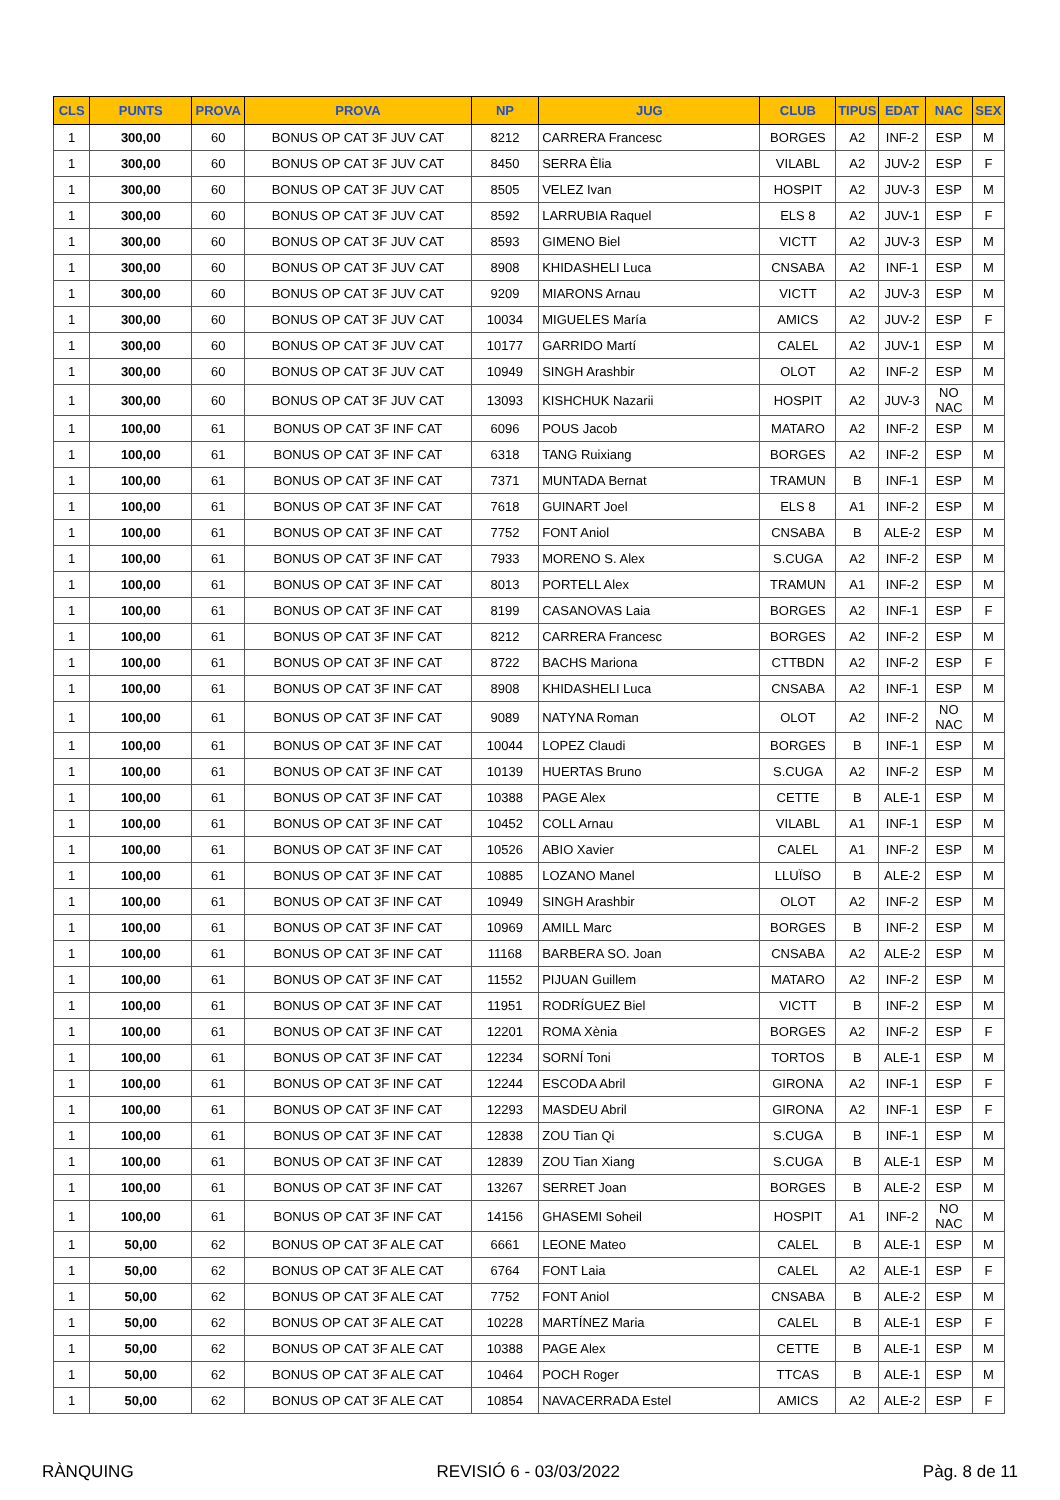| CLS | PUNTS | PROVA | PROVA | NP | JUG | CLUB | TIPUS | EDAT | NAC | SEX |
| --- | --- | --- | --- | --- | --- | --- | --- | --- | --- | --- |
| 1 | 300,00 | 60 | BONUS OP CAT 3F JUV CAT | 8212 | CARRERA Francesc | BORGES | A2 | INF-2 | ESP | M |
| 1 | 300,00 | 60 | BONUS OP CAT 3F JUV CAT | 8450 | SERRA Èlia | VILABL | A2 | JUV-2 | ESP | F |
| 1 | 300,00 | 60 | BONUS OP CAT 3F JUV CAT | 8505 | VELEZ Ivan | HOSPIT | A2 | JUV-3 | ESP | M |
| 1 | 300,00 | 60 | BONUS OP CAT 3F JUV CAT | 8592 | LARRUBIA Raquel | ELS 8 | A2 | JUV-1 | ESP | F |
| 1 | 300,00 | 60 | BONUS OP CAT 3F JUV CAT | 8593 | GIMENO Biel | VICTT | A2 | JUV-3 | ESP | M |
| 1 | 300,00 | 60 | BONUS OP CAT 3F JUV CAT | 8908 | KHIDASHELI Luca | CNSABA | A2 | INF-1 | ESP | M |
| 1 | 300,00 | 60 | BONUS OP CAT 3F JUV CAT | 9209 | MIARONS Arnau | VICTT | A2 | JUV-3 | ESP | M |
| 1 | 300,00 | 60 | BONUS OP CAT 3F JUV CAT | 10034 | MIGUELES María | AMICS | A2 | JUV-2 | ESP | F |
| 1 | 300,00 | 60 | BONUS OP CAT 3F JUV CAT | 10177 | GARRIDO Martí | CALEL | A2 | JUV-1 | ESP | M |
| 1 | 300,00 | 60 | BONUS OP CAT 3F JUV CAT | 10949 | SINGH Arashbir | OLOT | A2 | INF-2 | ESP | M |
| 1 | 300,00 | 60 | BONUS OP CAT 3F JUV CAT | 13093 | KISHCHUK Nazarii | HOSPIT | A2 | JUV-3 | NO NAC | M |
| 1 | 100,00 | 61 | BONUS OP CAT 3F INF CAT | 6096 | POUS Jacob | MATARO | A2 | INF-2 | ESP | M |
| 1 | 100,00 | 61 | BONUS OP CAT 3F INF CAT | 6318 | TANG Ruixiang | BORGES | A2 | INF-2 | ESP | M |
| 1 | 100,00 | 61 | BONUS OP CAT 3F INF CAT | 7371 | MUNTADA Bernat | TRAMUN | B | INF-1 | ESP | M |
| 1 | 100,00 | 61 | BONUS OP CAT 3F INF CAT | 7618 | GUINART Joel | ELS 8 | A1 | INF-2 | ESP | M |
| 1 | 100,00 | 61 | BONUS OP CAT 3F INF CAT | 7752 | FONT Aniol | CNSABA | B | ALE-2 | ESP | M |
| 1 | 100,00 | 61 | BONUS OP CAT 3F INF CAT | 7933 | MORENO S. Alex | S.CUGA | A2 | INF-2 | ESP | M |
| 1 | 100,00 | 61 | BONUS OP CAT 3F INF CAT | 8013 | PORTELL Alex | TRAMUN | A1 | INF-2 | ESP | M |
| 1 | 100,00 | 61 | BONUS OP CAT 3F INF CAT | 8199 | CASANOVAS Laia | BORGES | A2 | INF-1 | ESP | F |
| 1 | 100,00 | 61 | BONUS OP CAT 3F INF CAT | 8212 | CARRERA Francesc | BORGES | A2 | INF-2 | ESP | M |
| 1 | 100,00 | 61 | BONUS OP CAT 3F INF CAT | 8722 | BACHS Mariona | CTTBDN | A2 | INF-2 | ESP | F |
| 1 | 100,00 | 61 | BONUS OP CAT 3F INF CAT | 8908 | KHIDASHELI Luca | CNSABA | A2 | INF-1 | ESP | M |
| 1 | 100,00 | 61 | BONUS OP CAT 3F INF CAT | 9089 | NATYNA Roman | OLOT | A2 | INF-2 | NO NAC | M |
| 1 | 100,00 | 61 | BONUS OP CAT 3F INF CAT | 10044 | LOPEZ Claudi | BORGES | B | INF-1 | ESP | M |
| 1 | 100,00 | 61 | BONUS OP CAT 3F INF CAT | 10139 | HUERTAS Bruno | S.CUGA | A2 | INF-2 | ESP | M |
| 1 | 100,00 | 61 | BONUS OP CAT 3F INF CAT | 10388 | PAGE Alex | CETTE | B | ALE-1 | ESP | M |
| 1 | 100,00 | 61 | BONUS OP CAT 3F INF CAT | 10452 | COLL Arnau | VILABL | A1 | INF-1 | ESP | M |
| 1 | 100,00 | 61 | BONUS OP CAT 3F INF CAT | 10526 | ABIO Xavier | CALEL | A1 | INF-2 | ESP | M |
| 1 | 100,00 | 61 | BONUS OP CAT 3F INF CAT | 10885 | LOZANO Manel | LLUÏSO | B | ALE-2 | ESP | M |
| 1 | 100,00 | 61 | BONUS OP CAT 3F INF CAT | 10949 | SINGH Arashbir | OLOT | A2 | INF-2 | ESP | M |
| 1 | 100,00 | 61 | BONUS OP CAT 3F INF CAT | 10969 | AMILL Marc | BORGES | B | INF-2 | ESP | M |
| 1 | 100,00 | 61 | BONUS OP CAT 3F INF CAT | 11168 | BARBERA SO. Joan | CNSABA | A2 | ALE-2 | ESP | M |
| 1 | 100,00 | 61 | BONUS OP CAT 3F INF CAT | 11552 | PIJUAN Guillem | MATARO | A2 | INF-2 | ESP | M |
| 1 | 100,00 | 61 | BONUS OP CAT 3F INF CAT | 11951 | RODRÍGUEZ Biel | VICTT | B | INF-2 | ESP | M |
| 1 | 100,00 | 61 | BONUS OP CAT 3F INF CAT | 12201 | ROMA Xènia | BORGES | A2 | INF-2 | ESP | F |
| 1 | 100,00 | 61 | BONUS OP CAT 3F INF CAT | 12234 | SORNÍ Toni | TORTOS | B | ALE-1 | ESP | M |
| 1 | 100,00 | 61 | BONUS OP CAT 3F INF CAT | 12244 | ESCODA Abril | GIRONA | A2 | INF-1 | ESP | F |
| 1 | 100,00 | 61 | BONUS OP CAT 3F INF CAT | 12293 | MASDEU Abril | GIRONA | A2 | INF-1 | ESP | F |
| 1 | 100,00 | 61 | BONUS OP CAT 3F INF CAT | 12838 | ZOU Tian Qi | S.CUGA | B | INF-1 | ESP | M |
| 1 | 100,00 | 61 | BONUS OP CAT 3F INF CAT | 12839 | ZOU Tian Xiang | S.CUGA | B | ALE-1 | ESP | M |
| 1 | 100,00 | 61 | BONUS OP CAT 3F INF CAT | 13267 | SERRET Joan | BORGES | B | ALE-2 | ESP | M |
| 1 | 100,00 | 61 | BONUS OP CAT 3F INF CAT | 14156 | GHASEMI Soheil | HOSPIT | A1 | INF-2 | NO NAC | M |
| 1 | 50,00 | 62 | BONUS OP CAT 3F ALE CAT | 6661 | LEONE Mateo | CALEL | B | ALE-1 | ESP | M |
| 1 | 50,00 | 62 | BONUS OP CAT 3F ALE CAT | 6764 | FONT Laia | CALEL | A2 | ALE-1 | ESP | F |
| 1 | 50,00 | 62 | BONUS OP CAT 3F ALE CAT | 7752 | FONT Aniol | CNSABA | B | ALE-2 | ESP | M |
| 1 | 50,00 | 62 | BONUS OP CAT 3F ALE CAT | 10228 | MARTÍNEZ Maria | CALEL | B | ALE-1 | ESP | F |
| 1 | 50,00 | 62 | BONUS OP CAT 3F ALE CAT | 10388 | PAGE Alex | CETTE | B | ALE-1 | ESP | M |
| 1 | 50,00 | 62 | BONUS OP CAT 3F ALE CAT | 10464 | POCH Roger | TTCAS | B | ALE-1 | ESP | M |
| 1 | 50,00 | 62 | BONUS OP CAT 3F ALE CAT | 10854 | NAVACERRADA Estel | AMICS | A2 | ALE-2 | ESP | F |
RÀNQUING REVISIÓ 6 - 03/03/2022 Pàg. 8 de 11